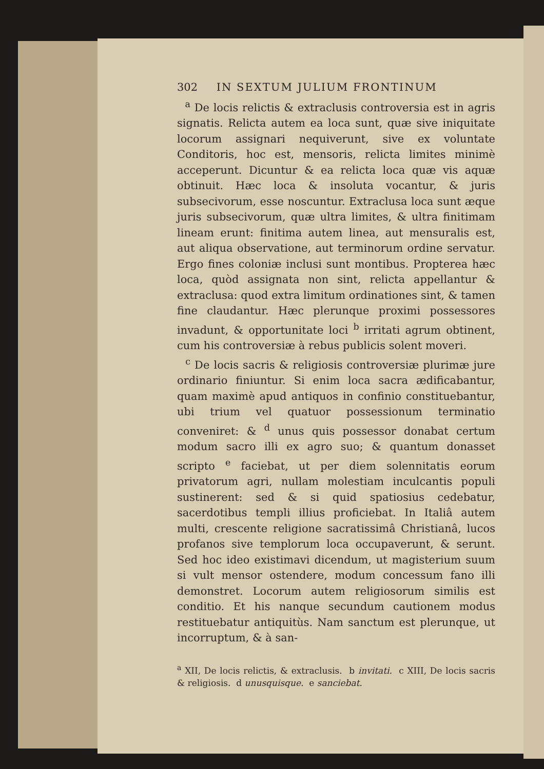302 IN SEXTUM JULIUM FRONTINUM
<sup>a</sup> De locis relictis & extraclusis controversia est in agris signatis. Relicta autem ea loca sunt, quæ sive iniquitate locorum assignari nequiverunt, sive ex voluntate Conditoris, hoc est, mensoris, relicta limites minimè acceperunt. Dicuntur & ea relicta loca quæ vis aquæ obtinuit. Hæc loca & insoluta vocantur, & juris subsecivorum, esse noscuntur. Extraclusa loca sunt æque juris subsecivorum, quæ ultra limites, & ultra finitimam lineam erunt: finitima autem linea, aut mensuralis est, aut aliqua observatione, aut terminorum ordine servatur. Ergo fines coloniæ inclusi sunt montibus. Propterea hæc loca, quòd assignata non sint, relicta appellantur & extraclusa: quod extra limitum ordinationes sint, & tamen fine claudantur. Hæc plerunque proximi possessores invadunt, & opportunitate loci <sup>b</sup> irritati agrum obtinent, cum his controversiæ à rebus publicis solent moveri.
<sup>c</sup> De locis sacris & religiosis controversiæ plurimæ jure ordinario finiuntur. Si enim loca sacra ædificabantur, quam maximè apud antiquos in confinio constituebantur, ubi trium vel quatuor possessionum terminatio conveniret: & <sup>d</sup> unus quis possessor donabat certum modum sacro illi ex agro suo; & quantum donasset scripto <sup>e</sup> faciebat, ut per diem solennitatis eorum privatorum agri, nullam molestiam inculcantis populi sustinerent: sed & si quid spatiosius cedebatur, sacerdotibus templi illius proficiebat. In Italiâ autem multi, crescente religione sacratissimâ Christianâ, lucos profanos sive templorum loca occupaverunt, & serunt. Sed hoc ideo existimavi dicendum, ut magisterium suum si vult mensor ostendere, modum concessum fano illi demonstret. Locorum autem religiosorum similis est conditio. Et his nanque secundum cautionem modus restituebatur antiquitùs. Nam sanctum est plerunque, ut incorruptum, & à san-
<sup>a</sup> XII, De locis relictis, & extraclusis. b invitati. c XIII, De locis sacris & religiosis. d unusquisque. e sanciebat.